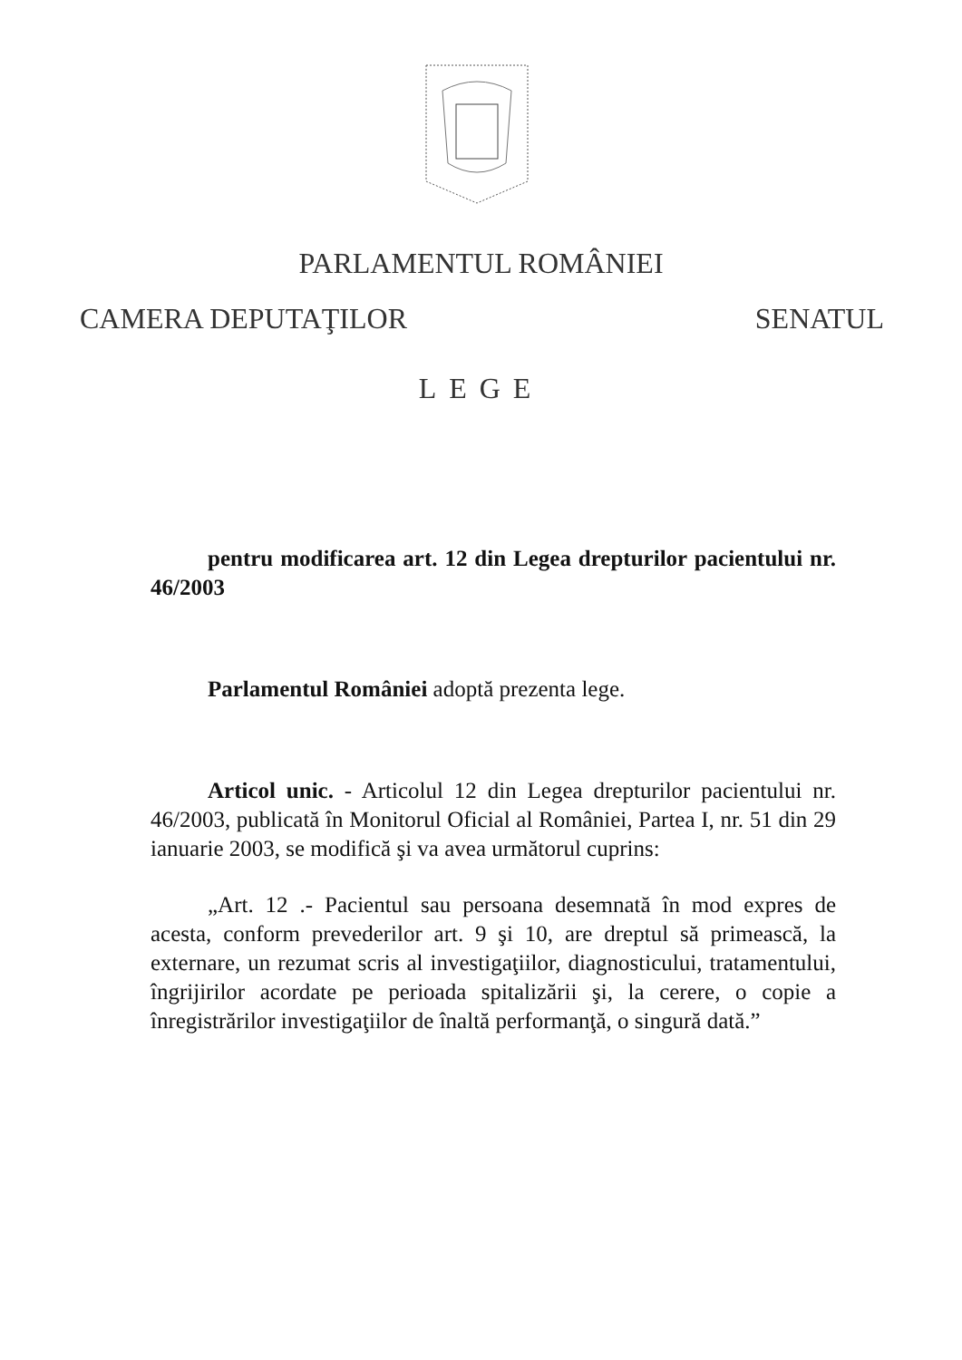PARLAMENTUL ROMÂNIEI
CAMERA DEPUTAŢILOR SENATUL
LEGE
pentru modificarea art. 12 din Legea drepturilor pacientului nr. 46/2003
Parlamentul României adoptă prezenta lege.
Articol unic. - Articolul 12 din Legea drepturilor pacientului nr. 46/2003, publicată în Monitorul Oficial al României, Partea I, nr. 51 din 29 ianuarie 2003, se modifică şi va avea următorul cuprins:
„Art. 12 .- Pacientul sau persoana desemnată în mod expres de acesta, conform prevederilor art. 9 şi 10, are dreptul să primească, la externare, un rezumat scris al investigaţiilor, diagnosticului, tratamentului, îngrijirilor acordate pe perioada spitalizării şi, la cerere, o copie a înregistrărilor investigaţiilor de înaltă performanţă, o singură dată.”